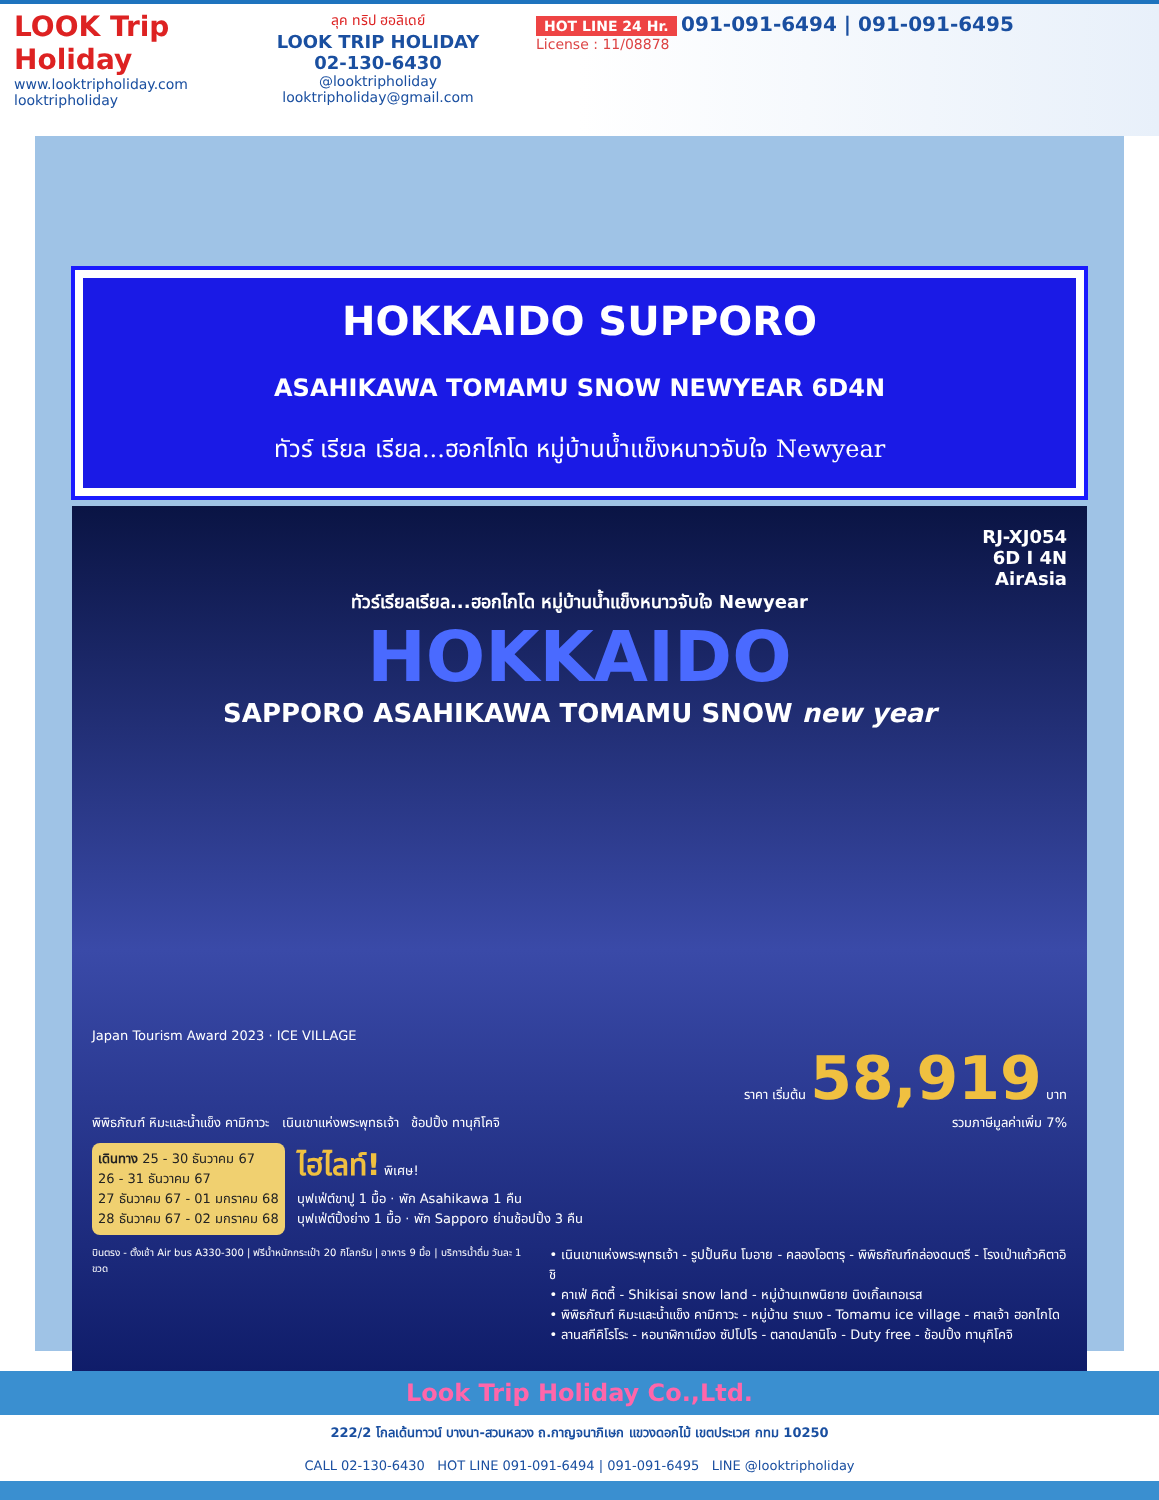LOOK Trip Holiday
www.looktripholiday.com
looktripholiday
ลุค ทริป ฮอลิเดย์
LOOK TRIP HOLIDAY
02-130-6430
@looktripholiday looktripholiday@gmail.com
HOT LINE 24 Hr. 091-091-6494 | 091-091-6495
License : 11/08878
HOKKAIDO SUPPORO
ASAHIKAWA TOMAMU SNOW NEWYEAR 6D4N
ทัวร์ เรียล เรียล...ฮอกไกโด หมู่บ้านน้ำแข็งหนาวจับใจ Newyear
RJ-XJ054
6D I 4N
AirAsia
ทัวร์เรียลเรียล...ฮอกไกโด หมู่บ้านน้ำแข็งหนาวจับใจ Newyear
HOKKAIDO
SAPPORO ASAHIKAWA TOMAMU SNOW new year
Japan Tourism Award 2023 · ICE VILLAGE
พิพิธภัณฑ์ หิมะและน้ำแข็ง คามิกาวะ เนินเขาแห่งพระพุทธเจ้า ช้อปปิ้ง ทานุกิโคจิ
ราคา เริ่มต้น 58,919 บาท
รวมภาษีมูลค่าเพิ่ม 7%
เดินทาง 25 - 30 ธันวาคม 67
26 - 31 ธันวาคม 67
27 ธันวาคม 67 - 01 มกราคม 68
28 ธันวาคม 67 - 02 มกราคม 68
ไฮไลท์! พิเศษ!
บุฟเฟ่ต์ขาปู 1 มื้อ · พัก Asahikawa 1 คืน
บุฟเฟ่ต์ปิ้งย่าง 1 มื้อ · พัก Sapporo ย่านช้อปปิ้ง 3 คืน
บินตรง - ตั้งเช้า Air bus A330-300 | ฟรีน้ำหนักกระเป๋า 20 กิโลกรัม | อาหาร 9 มื้อ | บริการน้ำดื่ม วันละ 1 ขวด
• เนินเขาแห่งพระพุทธเจ้า - รูปปั้นหิน โมอาย - คลองโอตารุ - พิพิธภัณฑ์กล่องดนตรี - โรงเป่าแก้วคิตาอิชิ
• คาเฟ่ คิตตี้ - Shikisai snow land - หมู่บ้านเทพนิยาย นิงเกิ้ลเทอเรส
• พิพิธภัณฑ์ หิมะและน้ำแข็ง คามิกาวะ - หมู่บ้าน ราเมง - Tomamu ice village - ศาลเจ้า ฮอกไกโด
• ลานสกีคิโรโระ - หอนาฬิกาเมือง ซัปโปโร - ตลาดปลานิโจ - Duty free - ช้อปปิ้ง ทานุกิโคจิ
Look Trip Holiday Co.,Ltd.
222/2 โกลเด้นทาวน์ บางนา-สวนหลวง ถ.กาญจนาภิเษก แขวงดอกไม้ เขตประเวศ กทม 10250
CALL 02-130-6430 HOT LINE 091-091-6494 | 091-091-6495 LINE @looktripholiday